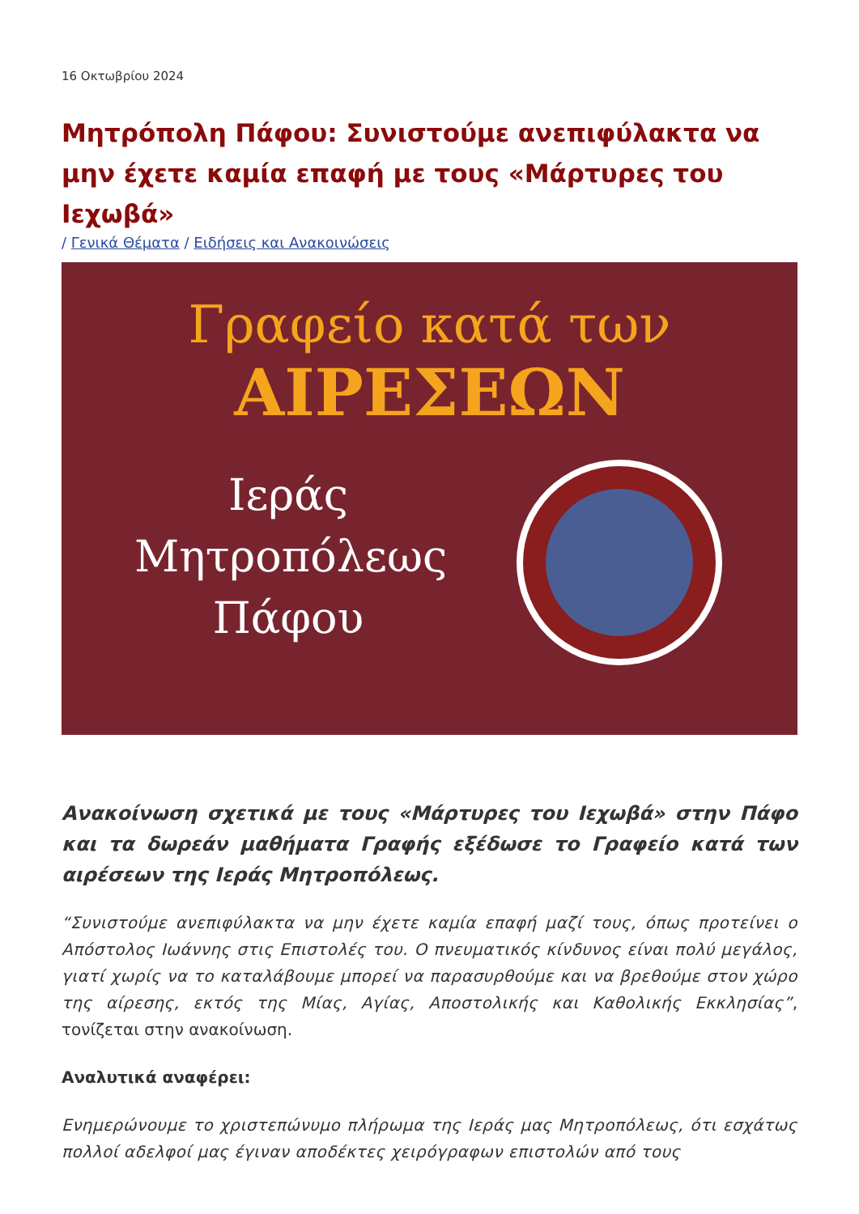16 Οκτωβρίου 2024
Μητρόπολη Πάφου: Συνιστούμε ανεπιφύλακτα να μην έχετε καμία επαφή με τους «Μάρτυρες του Ιεχωβά»
/ Γενικά Θέματα / Ειδήσεις και Ανακοινώσεις
Γραφείο κατά των
ΑΙΡΕΣΕΩΝ
Ιεράς
Μητροπόλεως
Πάφου
Ανακοίνωση σχετικά με τους «Μάρτυρες του Ιεχωβά» στην Πάφο και τα δωρεάν μαθήματα Γραφής εξέδωσε το Γραφείο κατά των αιρέσεων της Ιεράς Μητροπόλεως.
“Συνιστούμε ανεπιφύλακτα να μην έχετε καμία επαφή μαζί τους, όπως προτείνει ο Απόστολος Ιωάννης στις Επιστολές του. Ο πνευματικός κίνδυνος είναι πολύ μεγάλος, γιατί χωρίς να το καταλάβουμε μπορεί να παρασυρθούμε και να βρεθούμε στον χώρο της αίρεσης, εκτός της Μίας, Αγίας, Αποστολικής και Καθολικής Εκκλησίας”, τονίζεται στην ανακοίνωση.
Αναλυτικά αναφέρει:
Ενημερώνουμε το χριστεπώνυμο πλήρωμα της Ιεράς μας Μητροπόλεως, ότι εσχάτως πολλοί αδελφοί μας έγιναν αποδέκτες χειρόγραφων επιστολών από τους